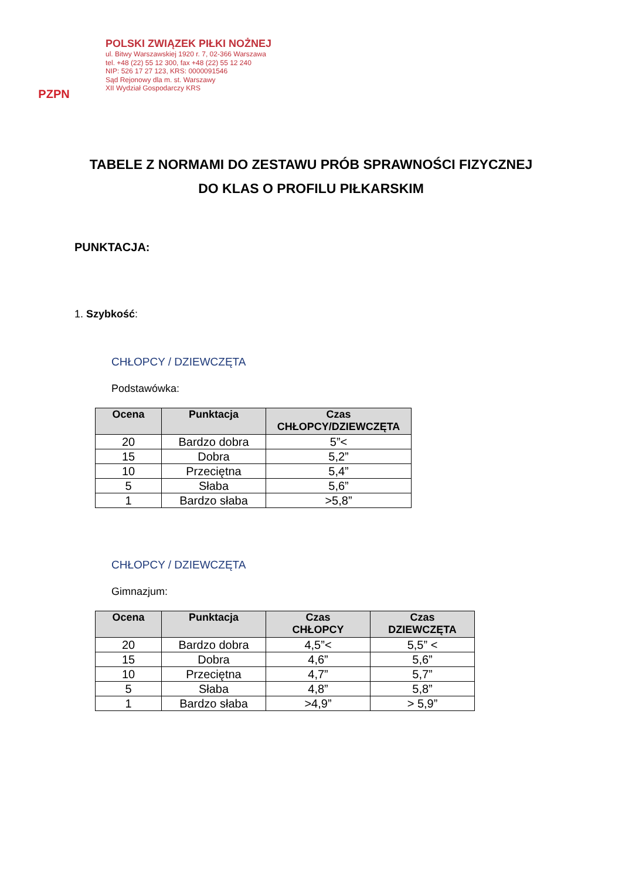PZPN
POLSKI ZWIĄZEK PIŁKI NOŻNEJ
ul. Bitwy Warszawskiej 1920 r. 7, 02-366 Warszawa
tel. +48 (22) 55 12 300, fax +48 (22) 55 12 240
NIP: 526 17 27 123, KRS: 0000091546
Sąd Rejonowy dla m. st. Warszawy
XII Wydział Gospodarczy KRS
TABELE Z NORMAMI DO ZESTAWU PRÓB SPRAWNOŚCI FIZYCZNEJ
DO KLAS O PROFILU PIŁKARSKIM
PUNKTACJA:
1. Szybkość:
CHŁOPCY / DZIEWCZĘTA
Podstawówka:
| Ocena | Punktacja | Czas CHŁOPCY/DZIEWCZĘTA |
| --- | --- | --- |
| 20 | Bardzo dobra | 5”< |
| 15 | Dobra | 5,2” |
| 10 | Przeciętna | 5,4” |
| 5 | Słaba | 5,6” |
| 1 | Bardzo słaba | >5,8” |
CHŁOPCY / DZIEWCZĘTA
Gimnazjum:
| Ocena | Punktacja | Czas CHŁOPCY | Czas DZIEWCZĘTA |
| --- | --- | --- | --- |
| 20 | Bardzo dobra | 4,5”< | 5,5” < |
| 15 | Dobra | 4,6” | 5,6” |
| 10 | Przeciętna | 4,7” | 5,7” |
| 5 | Słaba | 4,8” | 5,8” |
| 1 | Bardzo słaba | >4,9” | > 5,9” |